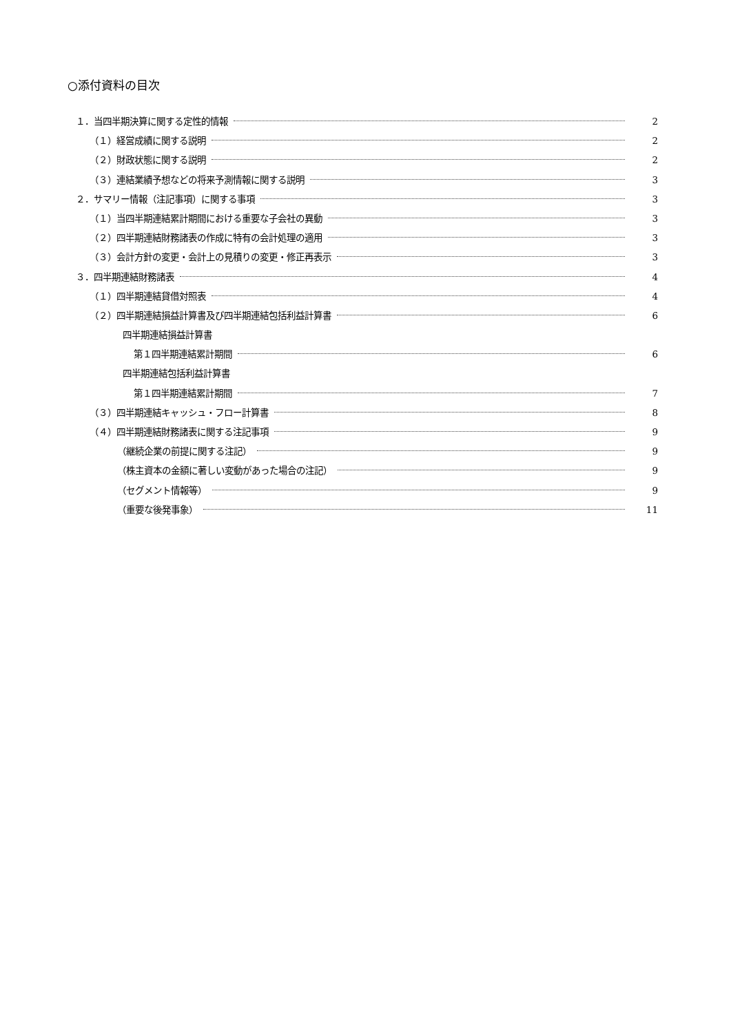○添付資料の目次
１．当四半期決算に関する定性的情報 2
（１）経営成績に関する説明 2
（２）財政状態に関する説明 2
（３）連結業績予想などの将来予測情報に関する説明 3
２．サマリー情報（注記事項）に関する事項 3
（１）当四半期連結累計期間における重要な子会社の異動 3
（２）四半期連結財務諸表の作成に特有の会計処理の適用 3
（３）会計方針の変更・会計上の見積りの変更・修正再表示 3
３．四半期連結財務諸表 4
（１）四半期連結貸借対照表 4
（２）四半期連結損益計算書及び四半期連結包括利益計算書 6
四半期連結損益計算書
第１四半期連結累計期間 6
四半期連結包括利益計算書
第１四半期連結累計期間 7
（３）四半期連結キャッシュ・フロー計算書 8
（４）四半期連結財務諸表に関する注記事項 9
（継続企業の前提に関する注記） 9
（株主資本の金額に著しい変動があった場合の注記） 9
（セグメント情報等） 9
（重要な後発事象） 11